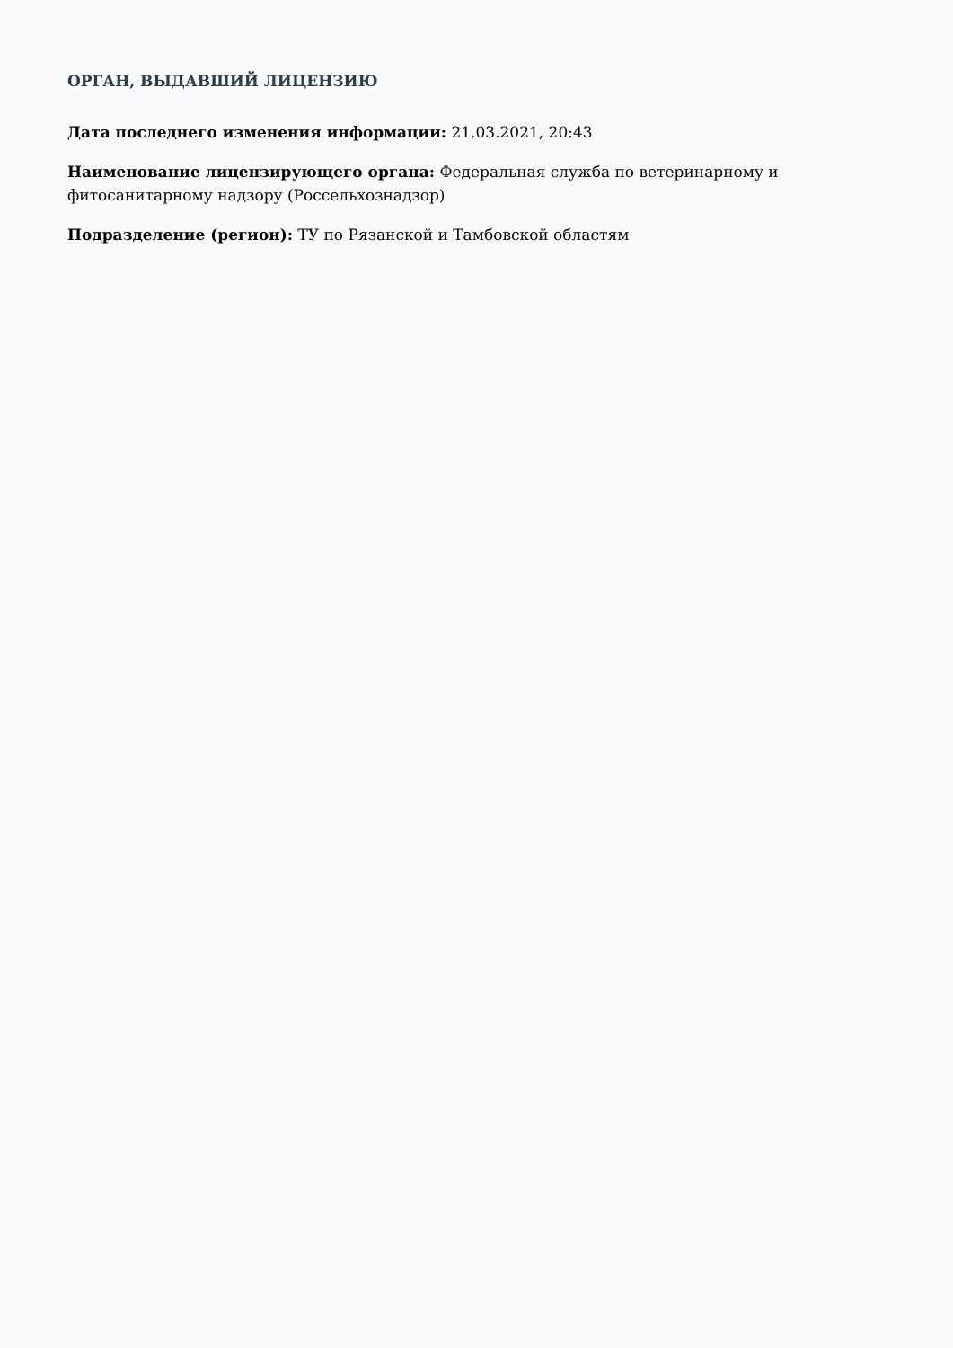ОРГАН, ВЫДАВШИЙ ЛИЦЕНЗИЮ
Дата последнего изменения информации: 21.03.2021, 20:43
Наименование лицензирующего органа: Федеральная служба по ветеринарному и фитосанитарному надзору (Россельхознадзор)
Подразделение (регион): ТУ по Рязанской и Тамбовской областям